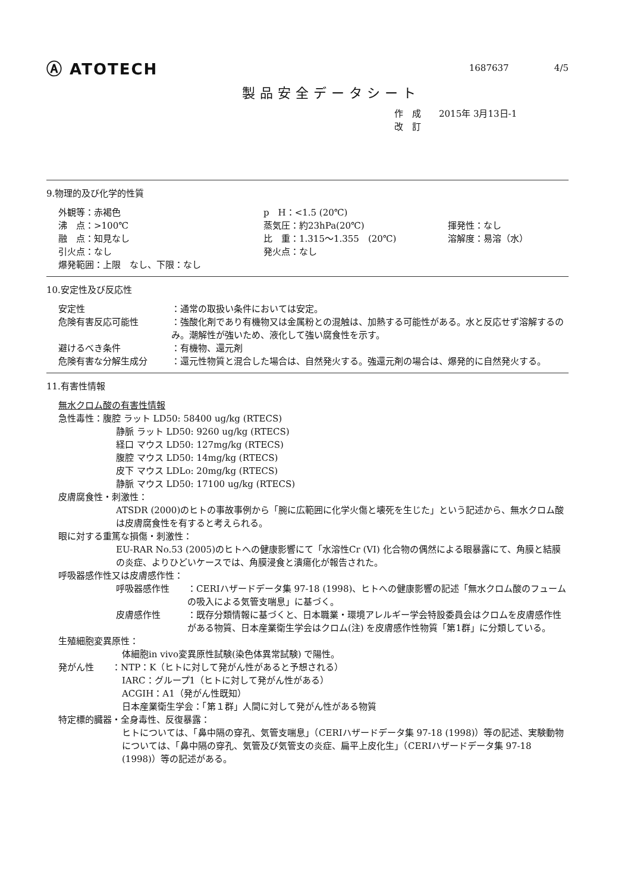Ⓐ ATOTECH
1687637 4/5
製品安全データシート
作　成　　2015年 3月13日-1
改　訂
9.物理的及び化学的性質
外観等：赤褐色
p　H：<1.5 (20℃)
沸　点：>100℃
蒸気圧：約23hPa(20℃)
揮発性：なし
融　点：知見なし
比　重：1.315～1.355　(20℃)
溶解度：易溶（水）
引火点：なし
発火点：なし
爆発範囲：上限　なし、下限：なし
10.安定性及び反応性
安定性
：通常の取扱い条件においては安定。
危険有害反応可能性
：強酸化剤であり有機物又は金属粉との混触は、加熱する可能性がある。水と反応せず溶解するのみ。潮解性が強いため、液化して強い腐食性を示す。
避けるべき条件
：有機物、還元剤
危険有害な分解生成分
：還元性物質と混合した場合は、自然発火する。強還元剤の場合は、爆発的に自然発火する。
11.有害性情報
無水クロム酸の有害性情報
急性毒性：腹腔 ラット LD50: 58400 ug/kg (RTECS)
静脈 ラット LD50: 9260 ug/kg (RTECS)
経口 マウス LD50: 127mg/kg (RTECS)
腹腔 マウス LD50: 14mg/kg (RTECS)
皮下 マウス LDLo: 20mg/kg (RTECS)
静脈 マウス LD50: 17100 ug/kg (RTECS)
皮膚腐食性・刺激性：
ATSDR (2000)のヒトの事故事例から「腕に広範囲に化学火傷と壊死を生じた」という記述から、無水クロム酸は皮膚腐食性を有すると考えられる。
眼に対する重篤な損傷・刺激性：
EU-RAR No.53 (2005)のヒトへの健康影響にて「水溶性Cr (VI) 化合物の偶然による眼暴露にて、角膜と結膜の炎症、よりひどいケースでは、角膜浸食と潰瘍化が報告された。
呼吸器感作性又は皮膚感作性：
呼吸器感作性
：CERIハザードデータ集 97-18 (1998)、ヒトへの健康影響の記述「無水クロム酸のフュームの吸入による気管支喘息」に基づく。
皮膚感作性
：既存分類情報に基づくと、日本職業・環境アレルギー学会特設委員会はクロムを皮膚感作性がある物質、日本産業衛生学会はクロム(注) を皮膚感作性物質「第1群」に分類している。
生殖細胞変異原性：
体細胞in vivo変異原性試験(染色体異常試験) で陽性。
発がん性　　：NTP：K（ヒトに対して発がん性があると予想される）
IARC：グループ1（ヒトに対して発がん性がある）
ACGIH：A1（発がん性既知）
日本産業衛生学会：「第１群」人間に対して発がん性がある物質
特定標的臓器・全身毒性、反復暴露：
ヒトについては、「鼻中隔の穿孔、気管支喘息」（CERIハザードデータ集 97-18 (1998)）等の記述、実験動物については、「鼻中隔の穿孔、気管及び気管支の炎症、扁平上皮化生」（CERIハザードデータ集 97-18 (1998)）等の記述がある。